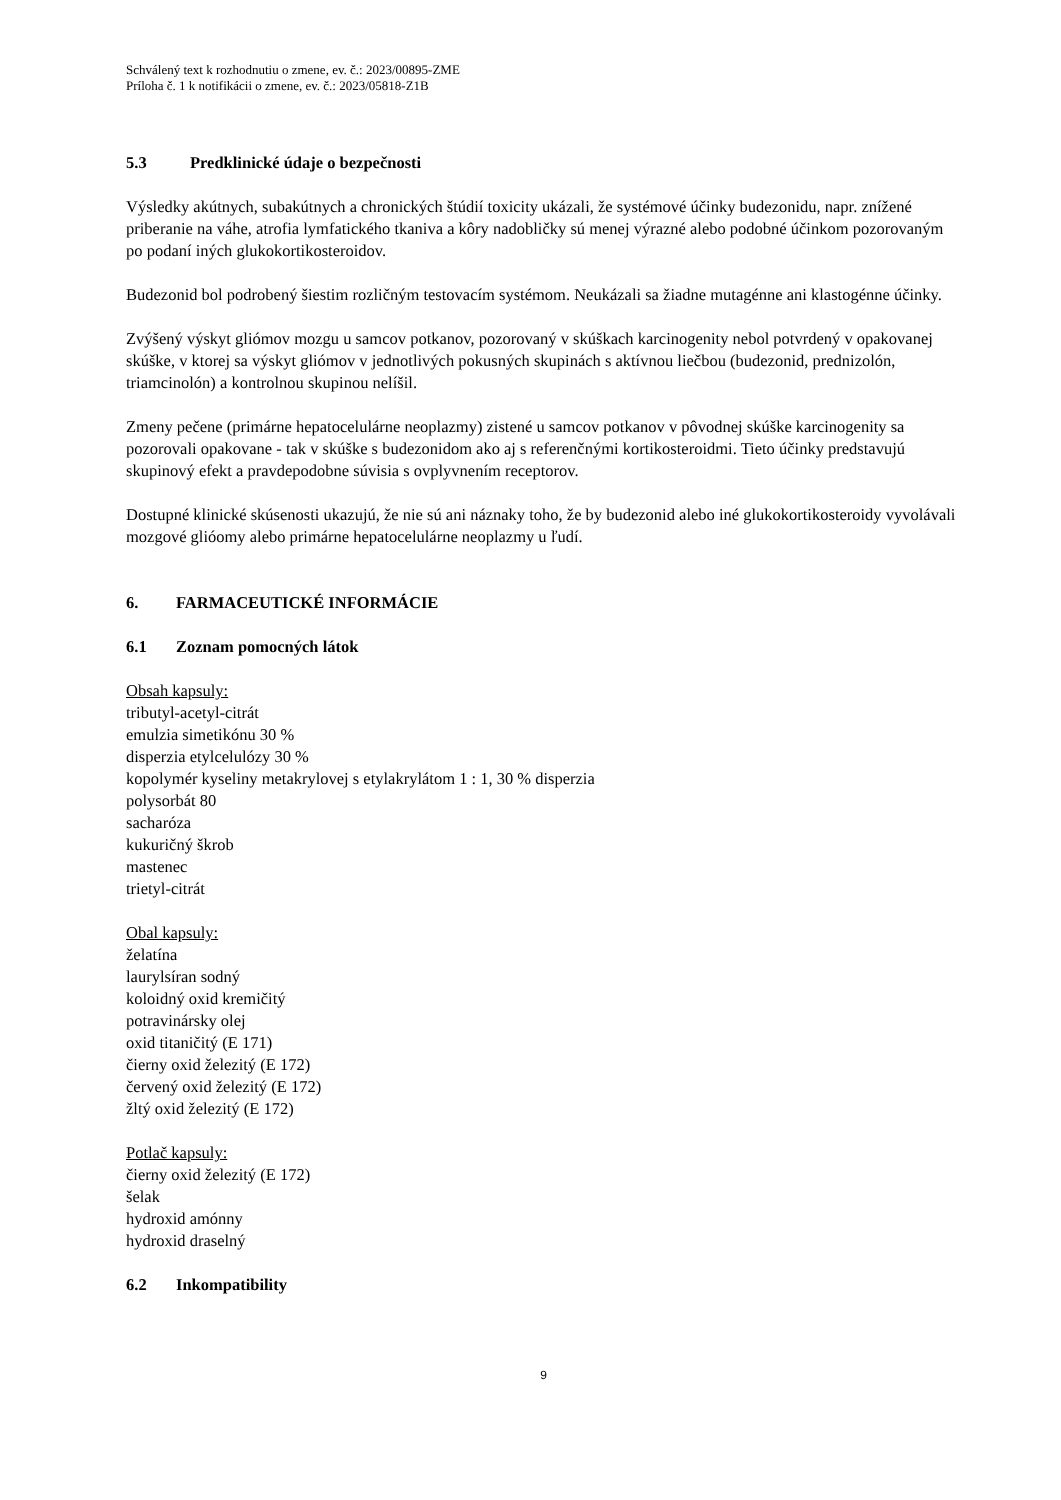Schválený text k rozhodnutiu o zmene, ev. č.: 2023/00895-ZME
Príloha č. 1 k notifikácii o zmene, ev. č.: 2023/05818-Z1B
5.3 Predklinické údaje o bezpečnosti
Výsledky akútnych, subakútnych a chronických štúdií toxicity ukázali, že systémové účinky budezonidu, napr. znížené priberanie na váhe, atrofia lymfatického tkaniva a kôry nadobličky sú menej výrazné alebo podobné účinkom pozorovaným po podaní iných glukokortikosteroidov.
Budezonid bol podrobený šiestim rozličným testovacím systémom. Neukázali sa žiadne mutagénne ani klastogénne účinky.
Zvýšený výskyt gliómov mozgu u samcov potkanov, pozorovaný v skúškach karcinogenity nebol potvrdený v opakovanej skúške, v ktorej sa výskyt gliómov v jednotlivých pokusných skupinách s aktívnou liečbou (budezonid, prednizolón, triamcinolón) a kontrolnou skupinou nelíšil.
Zmeny pečene (primárne hepatocelulárne neoplazmy) zistené u samcov potkanov v pôvodnej skúške karcinogenity sa pozorovali opakovane - tak v skúške s budezonidom ako aj s referenčnými kortikosteroidmi. Tieto účinky predstavujú skupinový efekt a pravdepodobne súvisia s ovplyvnením receptorov.
Dostupné klinické skúsenosti ukazujú, že nie sú ani náznaky toho, že by budezonid alebo iné glukokortikosteroidy vyvolávali mozgové glióomy alebo primárne hepatocelulárne neoplazmy u ľudí.
6. FARMACEUTICKÉ INFORMÁCIE
6.1 Zoznam pomocných látok
Obsah kapsuly:
tributyl-acetyl-citrát
emulzia simetikónu 30 %
disperzia etylcelulózy 30 %
kopolymér kyseliny metakrylovej s etylakrylátom 1 : 1, 30 % disperzia
polysorbát 80
sacharóza
kukuričný škrob
mastenec
trietyl-citrát
Obal kapsuly:
želatína
laurylsíran sodný
koloidný oxid kremičitý
potravinársky olej
oxid titaničitý (E 171)
čierny oxid železitý (E 172)
červený oxid železitý (E 172)
žltý oxid železitý (E 172)
Potlač kapsuly:
čierny oxid železitý (E 172)
šelak
hydroxid amónny
hydroxid draselný
6.2 Inkompatibility
9